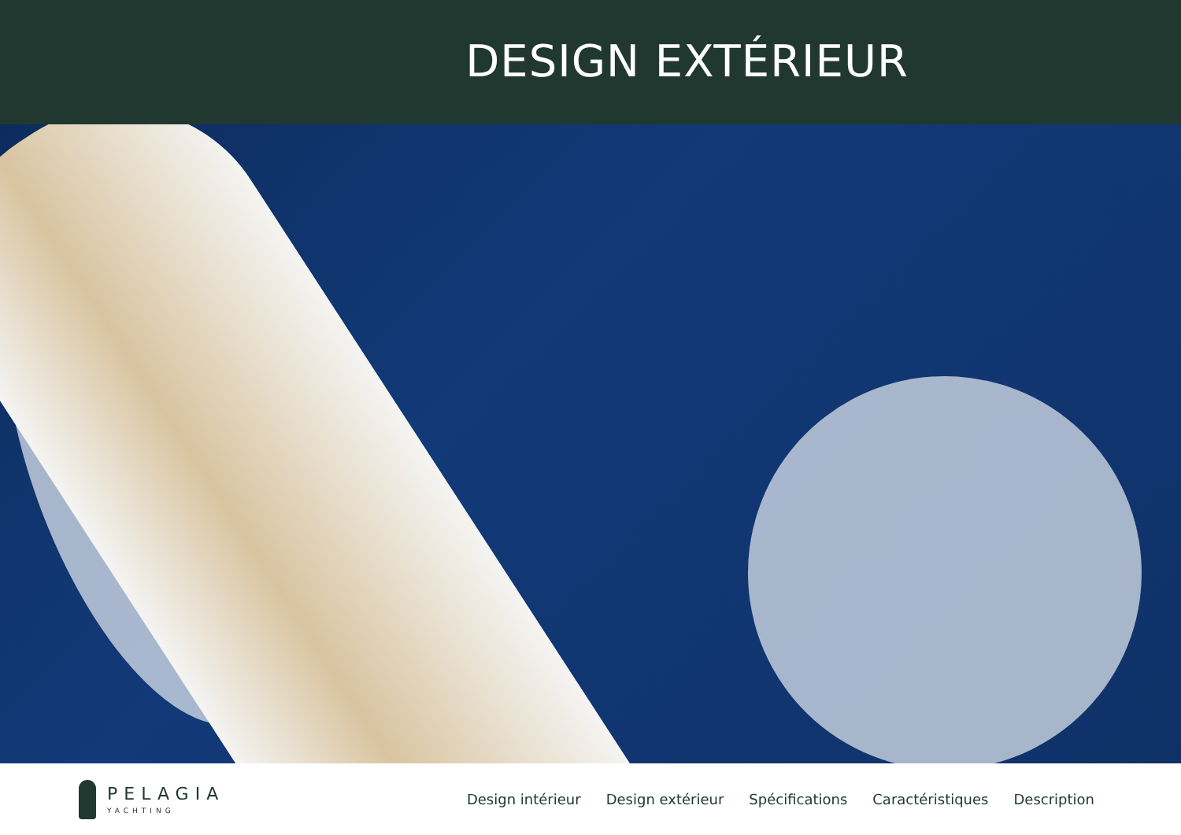DESIGN EXTÉRIEUR
PELAGIA
YACHTING
Design intérieur Design extérieur Spécifications Caractéristiques Description